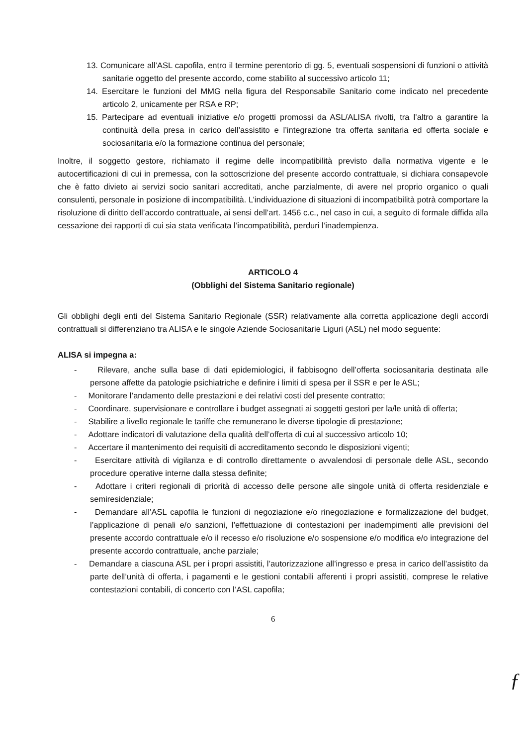13. Comunicare all’ASL capofila, entro il termine perentorio di gg. 5, eventuali sospensioni di funzioni o attività sanitarie oggetto del presente accordo, come stabilito al successivo articolo 11;
14. Esercitare le funzioni del MMG nella figura del Responsabile Sanitario come indicato nel precedente articolo 2, unicamente per RSA e RP;
15. Partecipare ad eventuali iniziative e/o progetti promossi da ASL/ALISA rivolti, tra l’altro a garantire la continuità della presa in carico dell’assistito e l’integrazione tra offerta sanitaria ed offerta sociale e sociosanitaria e/o la formazione continua del personale;
Inoltre, il soggetto gestore, richiamato il regime delle incompatibilità previsto dalla normativa vigente e le autocertificazioni di cui in premessa, con la sottoscrizione del presente accordo contrattuale, si dichiara consapevole che è fatto divieto ai servizi socio sanitari accreditati, anche parzialmente, di avere nel proprio organico o quali consulenti, personale in posizione di incompatibilità. L’individuazione di situazioni di incompatibilità potrà comportare la risoluzione di diritto dell’accordo contrattuale, ai sensi dell’art. 1456 c.c., nel caso in cui, a seguito di formale diffida alla cessazione dei rapporti di cui sia stata verificata l’incompatibilità, perduri l’inadempienza.
ARTICOLO 4
(Obblighi del Sistema Sanitario regionale)
Gli obblighi degli enti del Sistema Sanitario Regionale (SSR) relativamente alla corretta applicazione degli accordi contrattuali si differenziano tra ALISA e le singole Aziende Sociosanitarie Liguri (ASL) nel modo seguente:
ALISA si impegna a:
- Rilevare, anche sulla base di dati epidemiologici, il fabbisogno dell’offerta sociosanitaria destinata alle persone affette da patologie psichiatriche e definire i limiti di spesa per il SSR e per le ASL;
- Monitorare l’andamento delle prestazioni e dei relativi costi del presente contratto;
- Coordinare, supervisionare e controllare i budget assegnati ai soggetti gestori per la/le unità di offerta;
- Stabilire a livello regionale le tariffe che remunerano le diverse tipologie di prestazione;
- Adottare indicatori di valutazione della qualità dell’offerta di cui al successivo articolo 10;
- Accertare il mantenimento dei requisiti di accreditamento secondo le disposizioni vigenti;
- Esercitare attività di vigilanza e di controllo direttamente o avvalendosi di personale delle ASL, secondo procedure operative interne dalla stessa definite;
- Adottare i criteri regionali di priorità di accesso delle persone alle singole unità di offerta residenziale e semiresidenziale;
- Demandare all’ASL capofila le funzioni di negoziazione e/o rinegoziazione e formalizzazione del budget, l’applicazione di penali e/o sanzioni, l’effettuazione di contestazioni per inadempimenti alle previsioni del presente accordo contrattuale e/o il recesso e/o risoluzione e/o sospensione e/o modifica e/o integrazione del presente accordo contrattuale, anche parziale;
- Demandare a ciascuna ASL per i propri assistiti, l’autorizzazione all’ingresso e presa in carico dell’assistito da parte dell’unità di offerta, i pagamenti e le gestioni contabili afferenti i propri assistiti, comprese le relative contestazioni contabili, di concerto con l’ASL capofila;
6
ƒ